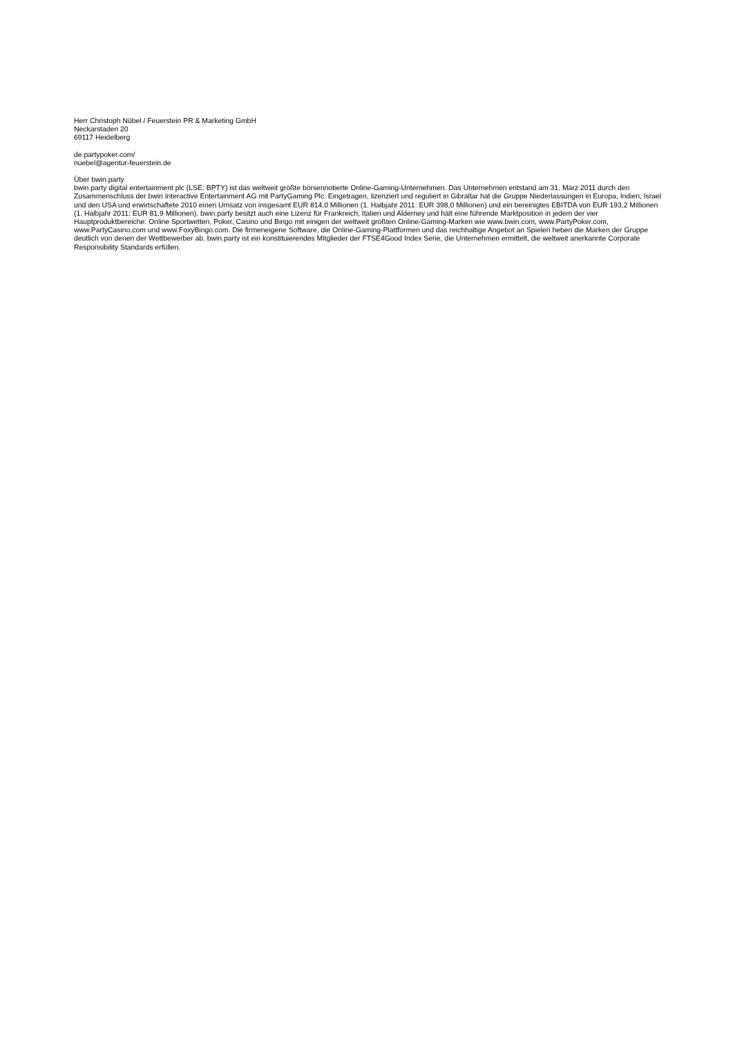Herr Christoph Nübel / Feuerstein PR & Marketing GmbH
Neckarstaden 20
69117 Heidelberg
de.partypoker.com/
nuebel@agentur-feuerstein.de
Über bwin.party
bwin.party digital entertainment plc (LSE: BPTY) ist das weltweit größte börsennotierte Online-Gaming-Unternehmen. Das Unternehmen entstand am 31. März 2011 durch den Zusammenschluss der bwin Interactive Entertainment AG mit PartyGaming Plc. Eingetragen, lizenziert und reguliert in Gibraltar hat die Gruppe Niederlassungen in Europa, Indien, Israel und den USA und erwirtschaftete 2010 einen Umsatz von insgesamt EUR 814,0 Millionen (1. Halbjahr 2011: EUR 398,0 Millionen) und ein bereinigtes EBITDA von EUR 193,2 Millionen (1. Halbjahr 2011: EUR 81,9 Millionen). bwin.party besitzt auch eine Lizenz für Frankreich, Italien und Alderney und hält eine führende Marktposition in jedem der vier Hauptproduktbereiche: Online Sportwetten, Poker, Casino und Bingo mit einigen der weltweit größten Online-Gaming-Marken wie www.bwin.com, www.PartyPoker.com, www.PartyCasino.com und www.FoxyBingo.com. Die firmeneigene Software, die Online-Gaming-Plattformen und das reichhaltige Angebot an Spielen heben die Marken der Gruppe deutlich von denen der Wettbewerber ab. bwin.party ist ein konstituierendes Mitglieder der FTSE4Good Index Serie, die Unternehmen ermittelt, die weltweit anerkannte Corporate Responsibility Standards erfüllen.